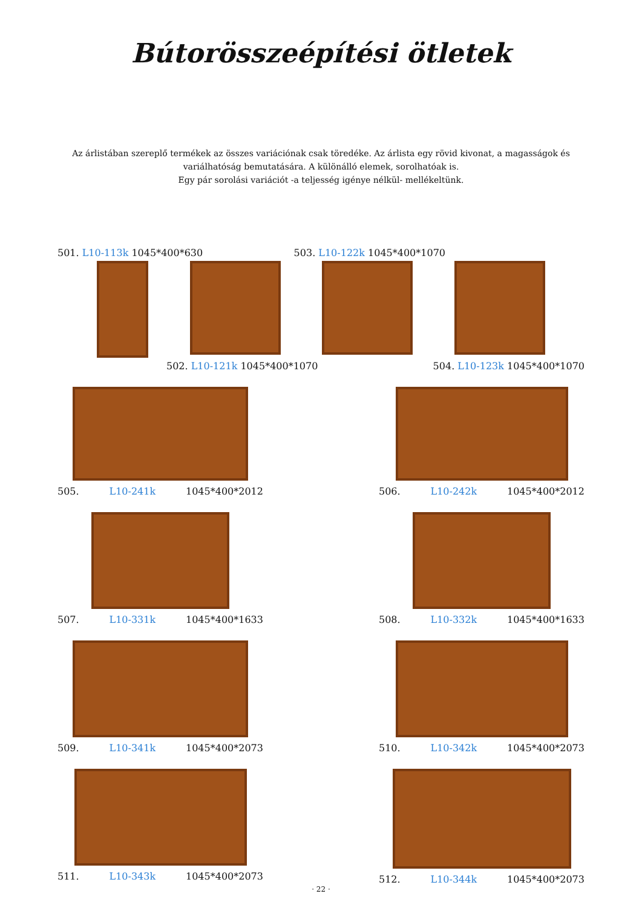Bútorösszeépítési ötletek
Az árlistában szereplő termékek az összes variációnak csak töredéke. Az árlista egy rövid kivonat, a magasságok és variálhatóság bemutatására. A különálló elemek, sorolhatóak is.
Egy pár sorolási variációt -a teljesség igénye nélkül- mellékeltünk.
501. L10-113k 1045*400*630 503. L10-122k 1045*400*1070
502. L10-121k 1045*400*1070 504. L10-123k 1045*400*1070
505. L10-241k 1045*400*2012 506. L10-242k 1045*400*2012
507. L10-331k 1045*400*1633 508. L10-332k 1045*400*1633
509. L10-341k 1045*400*2073 510. L10-342k 1045*400*2073
511. L10-343k 1045*400*2073 512. L10-344k 1045*400*2073
· 22 ·